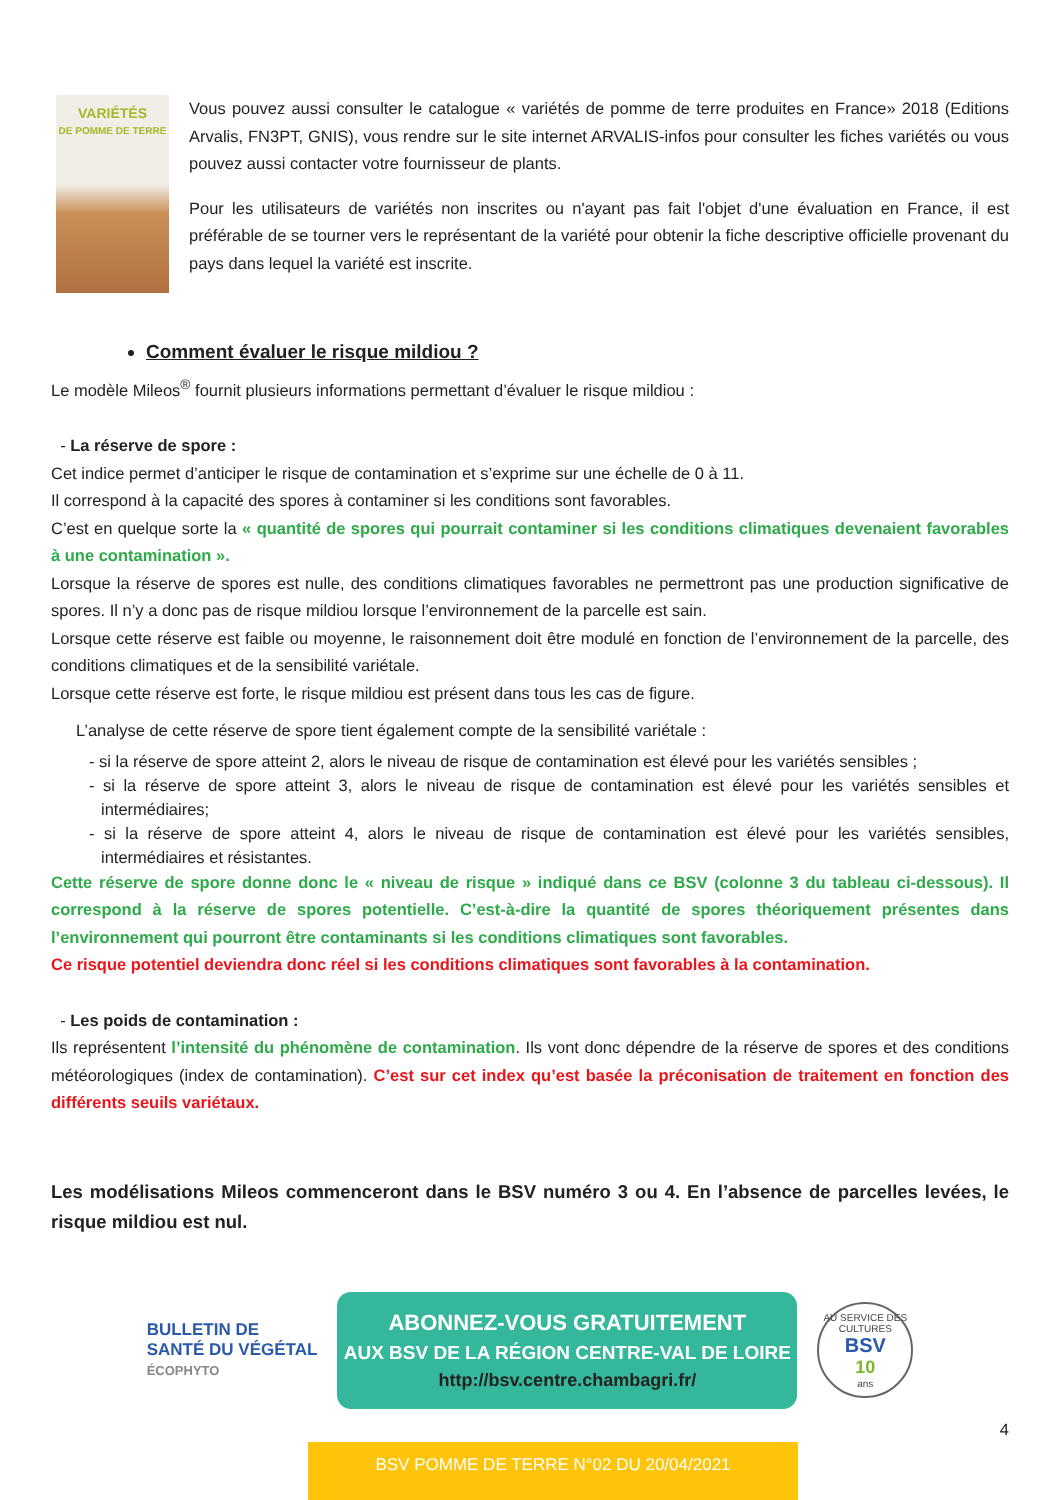VARIÉTÉS
DE POMME DE TERRE
Vous pouvez aussi consulter le catalogue « variétés de pomme de terre produites en France» 2018 (Editions Arvalis, FN3PT, GNIS), vous rendre sur le site internet ARVALIS-infos pour consulter les fiches variétés ou vous pouvez aussi contacter votre fournisseur de plants.
Pour les utilisateurs de variétés non inscrites ou n'ayant pas fait l'objet d'une évaluation en France, il est préférable de se tourner vers le représentant de la variété pour obtenir la fiche descriptive officielle provenant du pays dans lequel la variété est inscrite.
Comment évaluer le risque mildiou ?
Le modèle Mileos<sup>®</sup> fournit plusieurs informations permettant d’évaluer le risque mildiou :
- La réserve de spore :
Cet indice permet d’anticiper le risque de contamination et s’exprime sur une échelle de 0 à 11.
Il correspond à la capacité des spores à contaminer si les conditions sont favorables.
C’est en quelque sorte la « quantité de spores qui pourrait contaminer si les conditions climatiques devenaient favorables à une contamination ».
Lorsque la réserve de spores est nulle, des conditions climatiques favorables ne permettront pas une production significative de spores. Il n’y a donc pas de risque mildiou lorsque l’environnement de la parcelle est sain.
Lorsque cette réserve est faible ou moyenne, le raisonnement doit être modulé en fonction de l’environnement de la parcelle, des conditions climatiques et de la sensibilité variétale.
Lorsque cette réserve est forte, le risque mildiou est présent dans tous les cas de figure.
L’analyse de cette réserve de spore tient également compte de la sensibilité variétale :
- si la réserve de spore atteint 2, alors le niveau de risque de contamination est élevé pour les variétés sensibles ;
- si la réserve de spore atteint 3, alors le niveau de risque de contamination est élevé pour les variétés sensibles et intermédiaires;
- si la réserve de spore atteint 4, alors le niveau de risque de contamination est élevé pour les variétés sensibles, intermédiaires et résistantes.
Cette réserve de spore donne donc le « niveau de risque » indiqué dans ce BSV (colonne 3 du tableau ci-dessous). Il correspond à la réserve de spores potentielle. C’est-à-dire la quantité de spores théoriquement présentes dans l’environnement qui pourront être contaminants si les conditions climatiques sont favorables.
Ce risque potentiel deviendra donc réel si les conditions climatiques sont favorables à la contamination.
- Les poids de contamination :
Ils représentent l’intensité du phénomène de contamination. Ils vont donc dépendre de la réserve de spores et des conditions météorologiques (index de contamination). C’est sur cet index qu’est basée la préconisation de traitement en fonction des différents seuils variétaux.
Les modélisations Mileos commenceront dans le BSV numéro 3 ou 4. En l’absence de parcelles levées, le risque mildiou est nul.
BULLETIN DE
SANTÉ DU VÉGÉTAL
ÉCOPHYTO
ABONNEZ-VOUS GRATUITEMENT
AUX BSV DE LA RÉGION CENTRE-VAL DE LOIRE
http://bsv.centre.chambagri.fr/
AU SERVICE DES CULTURES
BSV
10
ans
4
BSV POMME DE TERRE N°02 DU 20/04/2021